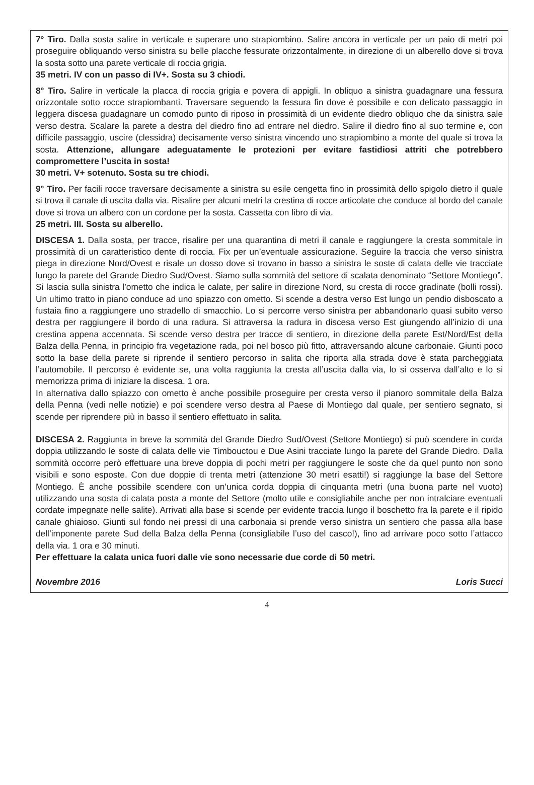7° Tiro. Dalla sosta salire in verticale e superare uno strapiombino. Salire ancora in verticale per un paio di metri poi proseguire obliquando verso sinistra su belle placche fessurate orizzontalmente, in direzione di un alberello dove si trova la sosta sotto una parete verticale di roccia grigia.
35 metri. IV con un passo di IV+. Sosta su 3 chiodi.
8° Tiro. Salire in verticale la placca di roccia grigia e povera di appigli. In obliquo a sinistra guadagnare una fessura orizzontale sotto rocce strapiombanti. Traversare seguendo la fessura fin dove è possibile e con delicato passaggio in leggera discesa guadagnare un comodo punto di riposo in prossimità di un evidente diedro obliquo che da sinistra sale verso destra. Scalare la parete a destra del diedro fino ad entrare nel diedro. Salire il diedro fino al suo termine e, con difficile passaggio, uscire (clessidra) decisamente verso sinistra vincendo uno strapiombino a monte del quale si trova la sosta. Attenzione, allungare adeguatamente le protezioni per evitare fastidiosi attriti che potrebbero compromettere l’uscita in sosta!
30 metri. V+ sotenuto. Sosta su tre chiodi.
9° Tiro. Per facili rocce traversare decisamente a sinistra su esile cengetta fino in prossimità dello spigolo dietro il quale si trova il canale di uscita dalla via. Risalire per alcuni metri la crestina di rocce articolate che conduce al bordo del canale dove si trova un albero con un cordone per la sosta. Cassetta con libro di via.
25 metri. III. Sosta su alberello.
DISCESA 1. Dalla sosta, per tracce, risalire per una quarantina di metri il canale e raggiungere la cresta sommitale in prossimità di un caratteristico dente di roccia. Fix per un’eventuale assicurazione. Seguire la traccia che verso sinistra piega in direzione Nord/Ovest e risale un dosso dove si trovano in basso a sinistra le soste di calata delle vie tracciate lungo la parete del Grande Diedro Sud/Ovest. Siamo sulla sommità del settore di scalata denominato “Settore Montiego”. Si lascia sulla sinistra l’ometto che indica le calate, per salire in direzione Nord, su cresta di rocce gradinate (bolli rossi). Un ultimo tratto in piano conduce ad uno spiazzo con ometto. Si scende a destra verso Est lungo un pendio disboscato a fustaia fino a raggiungere uno stradello di smacchio. Lo si percorre verso sinistra per abbandonarlo quasi subito verso destra per raggiungere il bordo di una radura. Si attraversa la radura in discesa verso Est giungendo all’inizio di una crestina appena accennata. Si scende verso destra per tracce di sentiero, in direzione della parete Est/Nord/Est della Balza della Penna, in principio fra vegetazione rada, poi nel bosco più fitto, attraversando alcune carbonaie. Giunti poco sotto la base della parete si riprende il sentiero percorso in salita che riporta alla strada dove è stata parcheggiata l’automobile. Il percorso è evidente se, una volta raggiunta la cresta all’uscita dalla via, lo si osserva dall’alto e lo si memorizza prima di iniziare la discesa. 1 ora.
In alternativa dallo spiazzo con ometto è anche possibile proseguire per cresta verso il pianoro sommitale della Balza della Penna (vedi nelle notizie) e poi scendere verso destra al Paese di Montiego dal quale, per sentiero segnato, si scende per riprendere più in basso il sentiero effettuato in salita.
DISCESA 2. Raggiunta in breve la sommità del Grande Diedro Sud/Ovest (Settore Montiego) si può scendere in corda doppia utilizzando le soste di calata delle vie Timbouctou e Due Asini tracciate lungo la parete del Grande Diedro. Dalla sommità occorre però effettuare una breve doppia di pochi metri per raggiungere le soste che da quel punto non sono visibili e sono esposte. Con due doppie di trenta metri (attenzione 30 metri esatti!) si raggiunge la base del Settore Montiego. È anche possibile scendere con un’unica corda doppia di cinquanta metri (una buona parte nel vuoto) utilizzando una sosta di calata posta a monte del Settore (molto utile e consigliabile anche per non intralciare eventuali cordate impegnate nelle salite). Arrivati alla base si scende per evidente traccia lungo il boschetto fra la parete e il ripido canale ghiaioso. Giunti sul fondo nei pressi di una carbonaia si prende verso sinistra un sentiero che passa alla base dell’imponente parete Sud della Balza della Penna (consigliabile l’uso del casco!), fino ad arrivare poco sotto l’attacco della via. 1 ora e 30 minuti.
Per effettuare la calata unica fuori dalle vie sono necessarie due corde di 50 metri.
Novembre 2016 Loris Succi
4